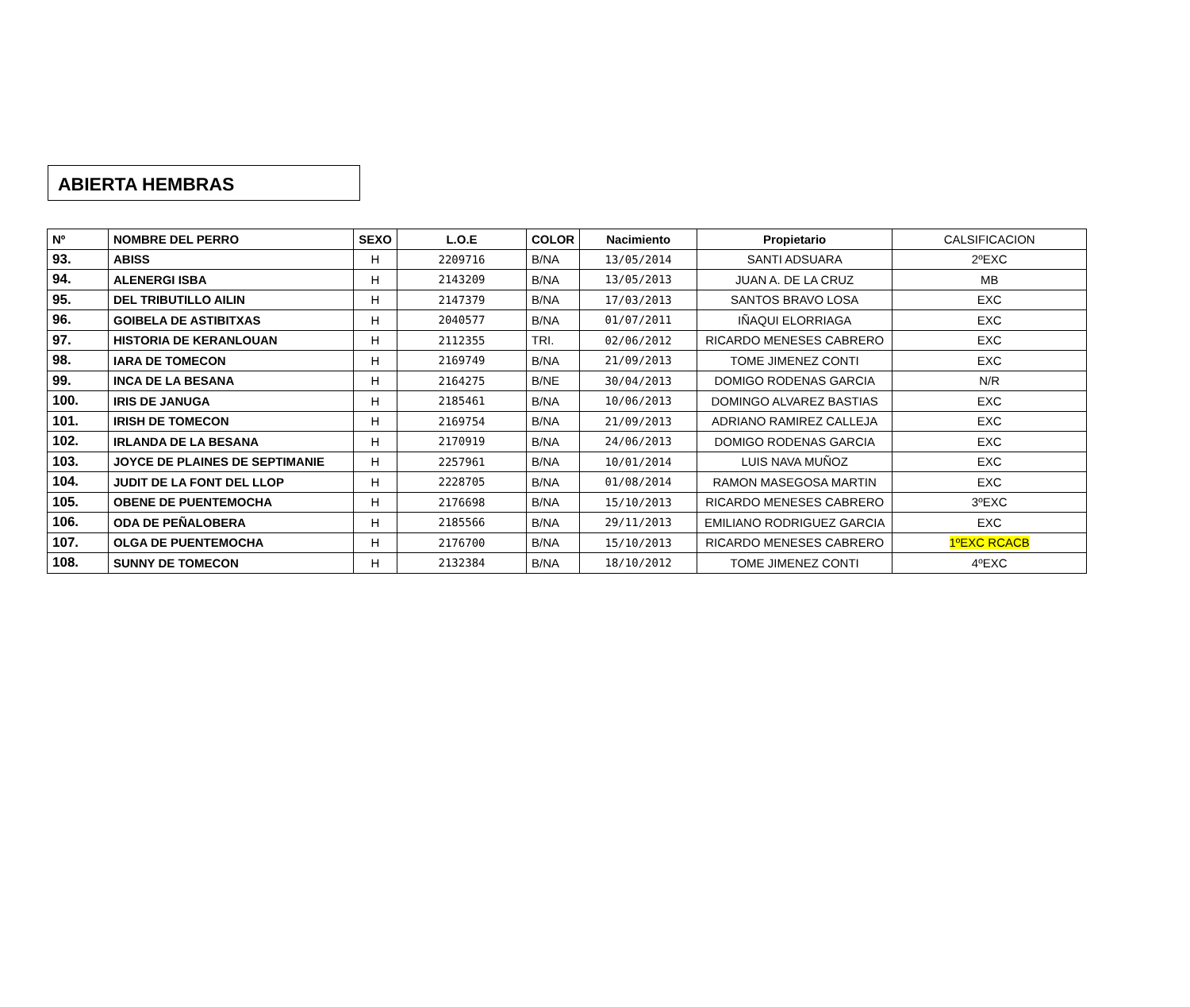ABIERTA HEMBRAS
| Nº | NOMBRE DEL PERRO | SEXO | L.O.E | COLOR | Nacimiento | Propietario | CALSIFICACION |
| --- | --- | --- | --- | --- | --- | --- | --- |
| 93. | ABISS | H | 2209716 | B/NA | 13/05/2014 | SANTI ADSUARA | 2ºEXC |
| 94. | ALENERGI ISBA | H | 2143209 | B/NA | 13/05/2013 | JUAN A. DE LA CRUZ | MB |
| 95. | DEL TRIBUTILLO AILIN | H | 2147379 | B/NA | 17/03/2013 | SANTOS BRAVO LOSA | EXC |
| 96. | GOIBELA DE ASTIBITXAS | H | 2040577 | B/NA | 01/07/2011 | IÑAQUI ELORRIAGA | EXC |
| 97. | HISTORIA DE KERANLOUAN | H | 2112355 | TRI. | 02/06/2012 | RICARDO MENESES CABRERO | EXC |
| 98. | IARA DE TOMECON | H | 2169749 | B/NA | 21/09/2013 | TOME JIMENEZ CONTI | EXC |
| 99. | INCA DE LA BESANA | H | 2164275 | B/NE | 30/04/2013 | DOMIGO RODENAS GARCIA | N/R |
| 100. | IRIS DE JANUGA | H | 2185461 | B/NA | 10/06/2013 | DOMINGO ALVAREZ BASTIAS | EXC |
| 101. | IRISH DE TOMECON | H | 2169754 | B/NA | 21/09/2013 | ADRIANO RAMIREZ CALLEJA | EXC |
| 102. | IRLANDA DE LA BESANA | H | 2170919 | B/NA | 24/06/2013 | DOMIGO RODENAS GARCIA | EXC |
| 103. | JOYCE DE PLAINES DE SEPTIMANIE | H | 2257961 | B/NA | 10/01/2014 | LUIS NAVA MUÑOZ | EXC |
| 104. | JUDIT DE LA FONT DEL LLOP | H | 2228705 | B/NA | 01/08/2014 | RAMON MASEGOSA MARTIN | EXC |
| 105. | OBENE DE PUENTEMOCHA | H | 2176698 | B/NA | 15/10/2013 | RICARDO MENESES CABRERO | 3ºEXC |
| 106. | ODA DE PEÑALOBERA | H | 2185566 | B/NA | 29/11/2013 | EMILIANO RODRIGUEZ GARCIA | EXC |
| 107. | OLGA DE PUENTEMOCHA | H | 2176700 | B/NA | 15/10/2013 | RICARDO MENESES CABRERO | 1ºEXC RCACB |
| 108. | SUNNY DE TOMECON | H | 2132384 | B/NA | 18/10/2012 | TOME JIMENEZ CONTI | 4ºEXC |